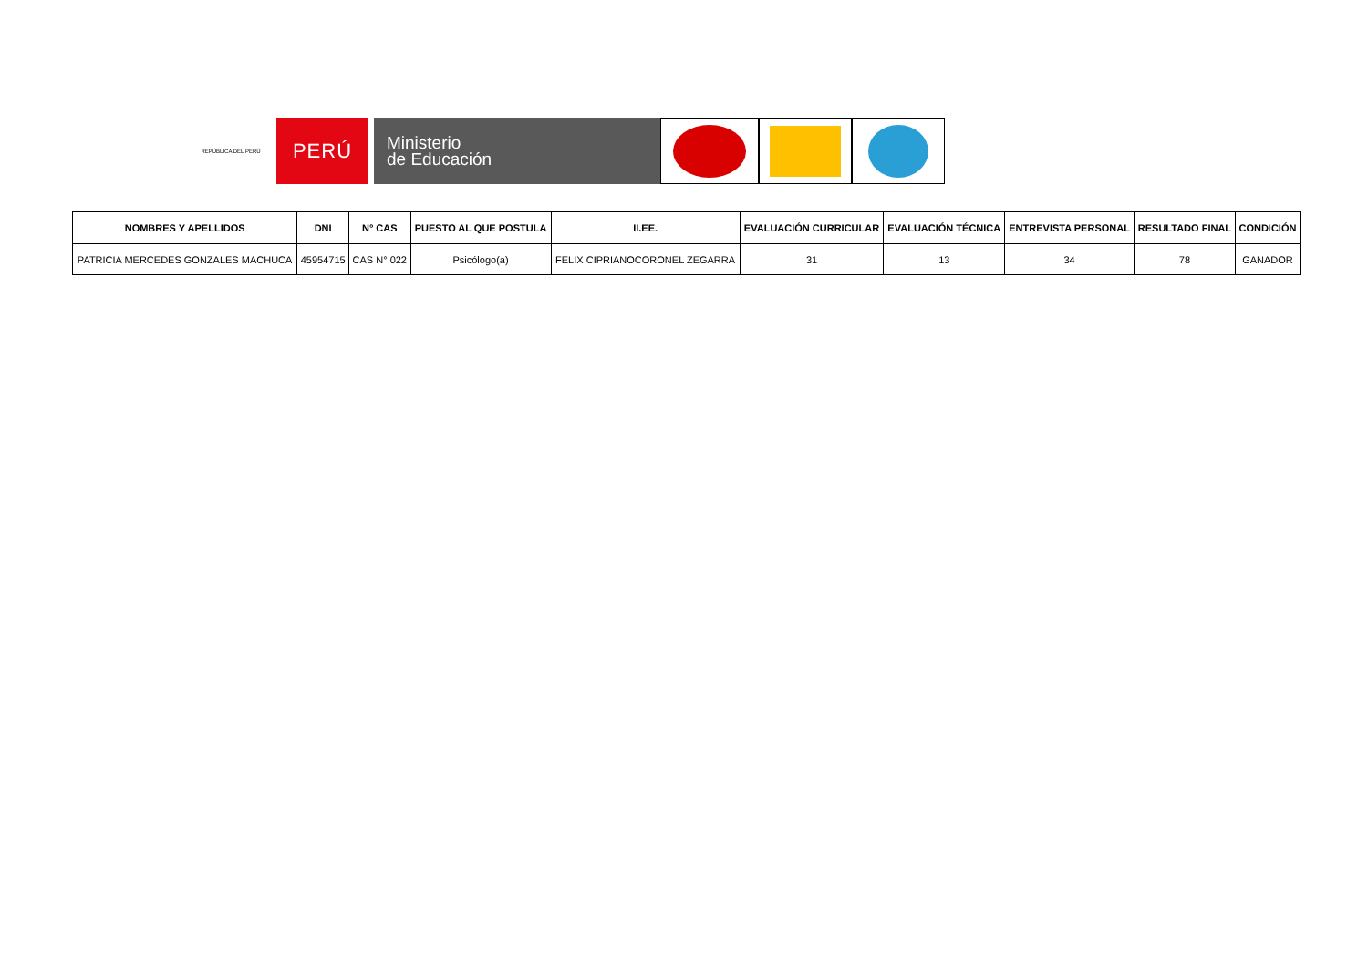REPÚBLICA DEL PERÚ
PERÚ
Ministerio
de Educación
| NOMBRES Y APELLIDOS | DNI | N° CAS | PUESTO AL QUE POSTULA | II.EE. | EVALUACIÓN CURRICULAR | EVALUACIÓN TÉCNICA | ENTREVISTA PERSONAL | RESULTADO FINAL | CONDICIÓN |
| --- | --- | --- | --- | --- | --- | --- | --- | --- | --- |
| PATRICIA MERCEDES GONZALES MACHUCA | 45954715 | CAS N° 022 | Psicólogo(a) | FELIX CIPRIANOCORONEL ZEGARRA | 31 | 13 | 34 | 78 | GANADOR |